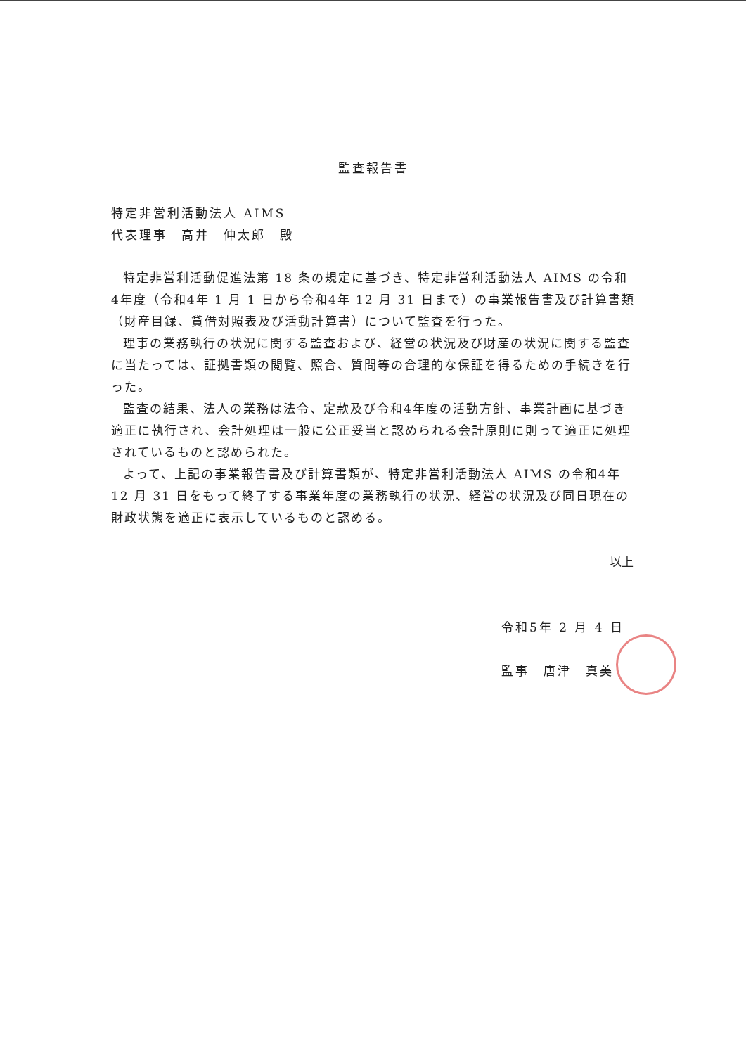監査報告書
特定非営利活動法人 AIMS
代表理事　高井　伸太郎　殿
特定非営利活動促進法第 18 条の規定に基づき、特定非営利活動法人 AIMS の令和4年度（令和4年 1 月 1 日から令和4年 12 月 31 日まで）の事業報告書及び計算書類（財産目録、貸借対照表及び活動計算書）について監査を行った。
理事の業務執行の状況に関する監査および、経営の状況及び財産の状況に関する監査に当たっては、証拠書類の閲覧、照合、質問等の合理的な保証を得るための手続きを行った。
監査の結果、法人の業務は法令、定款及び令和4年度の活動方針、事業計画に基づき適正に執行され、会計処理は一般に公正妥当と認められる会計原則に則って適正に処理されているものと認められた。
よって、上記の事業報告書及び計算書類が、特定非営利活動法人 AIMS の令和4年 12 月 31 日をもって終了する事業年度の業務執行の状況、経営の状況及び同日現在の財政状態を適正に表示しているものと認める。
以上
令和5年 2 月 4 日
監事　唐津　真美